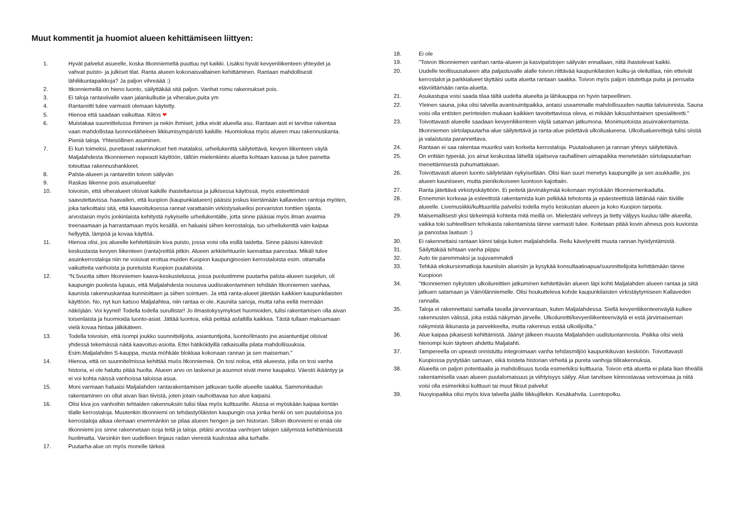Muut kommentit ja huomiot alueen kehittämiseen liittyen:
1. Hyvät palvelut asueelle, koska Itkonniemeltä puuttuu nyt kaikki. Lisäksi hyvät kevyenliikenteen yhteydet ja vahvat puisto- ja julkiset tilat. Ranta alueen kokonaisvaltainen kehittäminen. Rantaan mahdollisesti lähiliikuntapaikkoja? Ja paljon vihreäää :)
2. Itkonniemellä on hieno luonto, säilyttäkää sitä paljon. Vanhat romu rakennukset pois.
3. Ei taloja rantaviivalle vaan jalankulkutie ja viheralue,puita ym
4. Rantareitti tulee varmasti olemaan käytetty.
5. Hienoa että saadaan vaikuttaa. Kiitos ❤
6. Muistakaa suunnittelussa ihminen ja nekin ihmiset, jotka eivät alueella asu. Rantaan asti ei tarvitse rakentaa vaan mahdollistaa luonnonläheinen liikkumisympäristö kaikille. Huomioikaa myös alueen muu rakennuskanta. Pieniä taloja. Yhteisöllinen asuminen.
7. Ei kun toimeksi, purettavat rakennukset heti matalaksi, urheilukenttä säilytettävä, kevyen liikenteen väylä Maljalahdesta Itkonniemen nopeasti käyttöön, tällöin mielenkiinto aluetta kohtaan kasvaa ja tulee painetta toteuttaa rakennushankkeet.
8. Palsta-alueen ja rantareitin toivon säilyvän
9. Raskas liikenne pois asuinalueelta!
10. toivoisin, että viheralueet olisivat kaikille ihasteltavissa ja julkisessa käytössä, myös esteettömästi saavutettavissa. haavailen, että kuopion (kaupunkialueen) pääsisi joskus kiertämään kallaveden rantoja myöten, joka tarkoittaisi sitä, että kaavoituksessa rannat varattaisiin virkistysalueiksi porvariston tonttien sijasta. arvostaisin myös jonkinlaista kehitystä nykyiselle urheilukentälle, jotta sinne pääsiai myös ilman avaimia treenaamaan ja harrastamaan myös kesällä. en haluaisi siihen kerrostaloja, tuo urheilukenttä vain kaipaa hellyyttä, lämpöä ja kovaa käyttöä.
11. Hienoa olisi, jos alueelle kehitettäisiin kiva puisto, jossa voisi olla esillä taidetta. Sinne pääsisi kätevästi keskustasta kevyen liikenteen (ranta)reittiä pitkin. Alueen arkkitehtuuriin kannattaa panostaa. Mikäli tulee asuinkerrostaloja niin ne voisivat erottua muiden Kuopion kaupunginosien kerrostaloista esim. ottamalla vaikutteita vanhoista ja puretuista Kuopion puutaloista.
12. "N.5vuotta sitten Itkonniemen kaava-keskustelussa, jossa puolustimme puutarha palsta-alueen suojelun, oli kaupungin puolesta lupaus, että Maljalahdesta nouseva uudisrakentaminen tehdään Itkonniemen vanhaa, kaunista rakennuskantaa kunnioittaen ja siihen sointuen. Ja että ranta-alueet jätetään kaikkien kaupunkilaisten käyttöön. No, nyt kun katsoo Maljalahtea, niin rantaa ei ole..Kauniita sanoja, mutta raha eellä mennään näköjään. Voi kyynel! Todella todella surullista!! Jo ilmastokysymykset huomioiden, tulisi rakentamisen olla aivan toisenlaista ja huomioida luonto-asiat. Jättää luontoa, eikä peittää asfaltilla kaikkea. Tästä tullaan maksamaan vielä kovaa hintaa jälkikäteen.
13. Todella toivoisin, että isompi joukko suunnittelijoita, asiantuntijoita, luonto/ilmasto jne.asiantuntijat olisivat yhdessä tekemässä näitä kaavoitus-asioita. Ettei hätiköidyillä ratkaisuilla pilata mahdollisuuksia. Esim.Maljalahden S-kauppa, musta möhkäle blokkaa kokonaan rannan ja sen maiseman."
14. Hienoa, että on suunnitelmissa kehittää muös Itkonniemeä. On tosi noloa, että alueesta, jolla on tosi vanha historia, ei ole haluttu pitää huolta. Alueen arvo on laskenut ja asunnot eivät mene kaupaksi. Väestö ikääntyy ja ei voi kohta näissä vanhoissa taloissa asua.
15. Moni varmaan haluaisi Maljalahden rantarakentamisen jatkuvan tuolle alueelle saakka. Sammonkadun rakentaminen on ollut aivan liian tiivistä, joten jotain rauhoittavaa tuo alue kaipaisi.
16. Olisi kiva jos vanhoihin tehtaiden rakennuksiin tulisi tilaa myös kulttuurille. Alussa ei myöskään kaipaa kentän tilalle kerrostaloja. Muutenkin itkonniemi on tehdastyöläisten kaupungin osa jonka henki on sen puutaloissa jos kerrostaloja alkaa olemaan enemmänkin se pilaa alueen hengen ja sen historian. Silloin itkonniemi ei enää ole itkonniemi jos sinne rakennetaan isoja teitä ja taloja. pitäisi arvostaa vanhojen talojen säilymistä kehittämisestä huolimatta. Varsinkin tien uudelleen linjaus radan vierestä kuulostaa aika turhalle.
17. Puutarha-alue on myös monelle tärkeä
18. Ei ole
19. "Toivon Itkonniemen vanhan ranta-alueen ja kasvipalstojen säilyvän ennallaan, niitä ihastelevat kaikki.
20. Uudelle teollisuusalueen alta paljastuvalle alalle toivon.riittävää kaupunkilaisten kulku-ja oleilutilaa, niin etteivät kerrostalot ja parkkialueet täyttäisi uutta aluetta rantaan saakka. Toivon myös paljon istutettuja puita ja pensaita elävöittämään ranta-aluetta.
21. Asukastupa voisi saada tilaa tältä uudelta alueelta ja lähikauppa on hyvin tarpeellinen.
22. Yleinen sauna, joka olisi talvella avantouintipaikka, antaisi useammalle mahdollisuuden nauttia talviuinnista. Sauna voisi olla entisten perinteiden mukaan kaikkien tavoitettavissa oleva, ei mikään luksushintainen spesialiteetti."
23. Toivottavasti alueelle saadaan kevyenliikenteen väylä sataman jatkumona. Monimuotoista asuinrakentamista. Itkonniemen siirtolapuutarha-alue säilytettävä ja ranta-alue pidettävä ulkoilualueena. Ulkoilualuereittejä tulisi siistiä ja valaistusta parannettava.
24. Rantaan ei saa rakentaa muuriksi vain korkeita kerrostaloja. Puutaloalueen ja rannan yhteys säilytettävä.
25. On erittäin typerää, jos ainut keskustaa lähellä sijaitseva rauhallinen uimapaikka menetetään siirtolapuutarhan menettämisestä puhumattakaan.
26. Toivottavasti alueen luonto säilytetään nykyisellään. Olisi liian suuri menetys kaupungille ja sen asukkaille, jos alueen kauniiseen, mutta pienikokoiseen luontoon kajottaiin.
27. Ranta jätettävä virkistyskäyttöön. Ei peitetä järvinäkymää kokonaan myöskään Itkonniemenkadulta.
28. Ennemmin korkeaa ja esteettistä rakentamista kuin pelkkää tehotonta ja epäesteettistä lättänää näin tiiviille alueelle. Livemusiikki/kulttuuritila palvelisi todella myös keskustan alueen ja koko Kuopion tarpeita.
29. Maisemallisesti yksi tärkeimpiä kohteita mitä meillä on. Mielestäni vehreys ja tietty väljyys kuuluu tälle alueella, vaikka toki suhteellisen tehokasta rakentamista tänne varmasti tulee. Koitetaan pitää kovin ahneus pois kuvioista ja panostaa laatuun :)
30. Ei rakennettaisi rantaan kiinni taloja kuten maljalahdella. Reilu kävelyreitti muuta rannan hyödyntämistä.
31. Säilyttäkää tehtaan vanha piippu
32. Auto tie paremmaksi ja sujuvammakdi
33. Tehkää ekskursiomatkoja kauniisiin alueisiin ja kysykää konsultaatioapua/suunnittelijoita kehittämään tänne Kuopioon
34. "Itkonniemen nykyisten ulkoilureittien jatkuminen kehitettävän alueen läpi kohti Maljalahden alueen rantaa ja siitä jatkuen satamaan ja Väinölänniemelle. Olisi houkutteleva kohde kaupunkilaisten virkistäytymiseen Kallaveden rannalla.
35. Taloja ei rakennettaisi samalla tavalla järvenrantaan, kuten Maljalahdessa. Siellä kevyenliikenteenväylä kulkee rakennusten välissä, joka estää näkymän järvelle. Ulkoilureitti/kevyenliikenteenväylä ei estä järvimaiseman näkymistä ikkunasta ja parvekkeelta, mutta rakennus estää ulkoilijoilta."
36. Alue kaipaa pikaisesti kehittämistä. Jäänyt jälkeen muusta Maljalahden uudistuotannosta. Paikka olisi vielä hienompi kuin täyteen ahdettu Maljalahti.
37. Tampereella on upeasti onnistuttu integroimaan vanha tehdasmiljöö kaupunkikuvan keskiöön. Toivottavasti Kuopiossa pystytään samaan, eikä toisteta historian virheitä ja pureta vanhoja tiilirakennuksia.
38. Alueella on paljon potentiaalia ja mahdollisuus tuoda esimerkiksi kulttuuria. Toivon että aluetta ei pilata liian tiheällä rakentamisella vaan alueen puutalomaisuus ja viihtyisyys säilyy. Alue tarvitsee kiinnostavaa vetovoimaa ja niitä voisi olla esimerkiksi kulttuuri tai muut fiksut palvelut
39. Nuoyiopaikka olisi myös kiva talvella jäälle liikkujillekin. Kesäkahvila. Luontopolku.